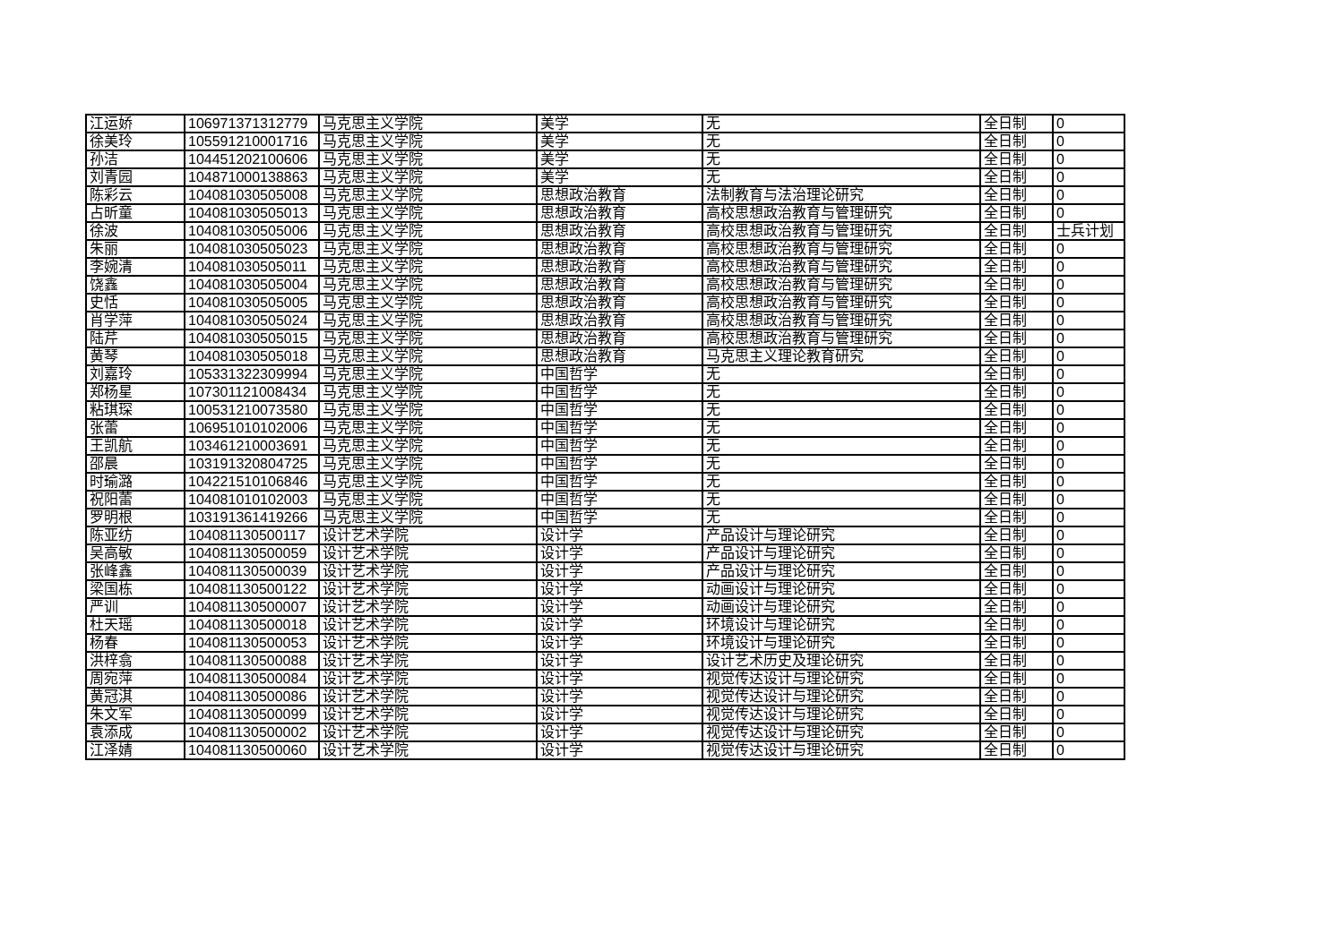| 江运娇 | 106971371312779 | 马克思主义学院 | 美学 | 无 | 全日制 | 0 |
| 徐美玲 | 105591210001716 | 马克思主义学院 | 美学 | 无 | 全日制 | 0 |
| 孙洁 | 104451202100606 | 马克思主义学院 | 美学 | 无 | 全日制 | 0 |
| 刘青园 | 104871000138863 | 马克思主义学院 | 美学 | 无 | 全日制 | 0 |
| 陈彩云 | 104081030505008 | 马克思主义学院 | 思想政治教育 | 法制教育与法治理论研究 | 全日制 | 0 |
| 占昕童 | 104081030505013 | 马克思主义学院 | 思想政治教育 | 高校思想政治教育与管理研究 | 全日制 | 0 |
| 徐波 | 104081030505006 | 马克思主义学院 | 思想政治教育 | 高校思想政治教育与管理研究 | 全日制 | 士兵计划 |
| 朱丽 | 104081030505023 | 马克思主义学院 | 思想政治教育 | 高校思想政治教育与管理研究 | 全日制 | 0 |
| 李婉清 | 104081030505011 | 马克思主义学院 | 思想政治教育 | 高校思想政治教育与管理研究 | 全日制 | 0 |
| 饶鑫 | 104081030505004 | 马克思主义学院 | 思想政治教育 | 高校思想政治教育与管理研究 | 全日制 | 0 |
| 史恬 | 104081030505005 | 马克思主义学院 | 思想政治教育 | 高校思想政治教育与管理研究 | 全日制 | 0 |
| 肖学萍 | 104081030505024 | 马克思主义学院 | 思想政治教育 | 高校思想政治教育与管理研究 | 全日制 | 0 |
| 陆芹 | 104081030505015 | 马克思主义学院 | 思想政治教育 | 高校思想政治教育与管理研究 | 全日制 | 0 |
| 黄琴 | 104081030505018 | 马克思主义学院 | 思想政治教育 | 马克思主义理论教育研究 | 全日制 | 0 |
| 刘嘉玲 | 105331322309994 | 马克思主义学院 | 中国哲学 | 无 | 全日制 | 0 |
| 郑杨星 | 107301121008434 | 马克思主义学院 | 中国哲学 | 无 | 全日制 | 0 |
| 粘琪琛 | 100531210073580 | 马克思主义学院 | 中国哲学 | 无 | 全日制 | 0 |
| 张蕾 | 106951010102006 | 马克思主义学院 | 中国哲学 | 无 | 全日制 | 0 |
| 王凯航 | 103461210003691 | 马克思主义学院 | 中国哲学 | 无 | 全日制 | 0 |
| 邵晨 | 103191320804725 | 马克思主义学院 | 中国哲学 | 无 | 全日制 | 0 |
| 时瑜潞 | 104221510106846 | 马克思主义学院 | 中国哲学 | 无 | 全日制 | 0 |
| 祝阳蕾 | 104081010102003 | 马克思主义学院 | 中国哲学 | 无 | 全日制 | 0 |
| 罗明根 | 103191361419266 | 马克思主义学院 | 中国哲学 | 无 | 全日制 | 0 |
| 陈亚纺 | 104081130500117 | 设计艺术学院 | 设计学 | 产品设计与理论研究 | 全日制 | 0 |
| 吴高敏 | 104081130500059 | 设计艺术学院 | 设计学 | 产品设计与理论研究 | 全日制 | 0 |
| 张峰鑫 | 104081130500039 | 设计艺术学院 | 设计学 | 产品设计与理论研究 | 全日制 | 0 |
| 梁国栋 | 104081130500122 | 设计艺术学院 | 设计学 | 动画设计与理论研究 | 全日制 | 0 |
| 严训 | 104081130500007 | 设计艺术学院 | 设计学 | 动画设计与理论研究 | 全日制 | 0 |
| 杜天瑶 | 104081130500018 | 设计艺术学院 | 设计学 | 环境设计与理论研究 | 全日制 | 0 |
| 杨春 | 104081130500053 | 设计艺术学院 | 设计学 | 环境设计与理论研究 | 全日制 | 0 |
| 洪梓翕 | 104081130500088 | 设计艺术学院 | 设计学 | 设计艺术历史及理论研究 | 全日制 | 0 |
| 周宛萍 | 104081130500084 | 设计艺术学院 | 设计学 | 视觉传达设计与理论研究 | 全日制 | 0 |
| 黄冠淇 | 104081130500086 | 设计艺术学院 | 设计学 | 视觉传达设计与理论研究 | 全日制 | 0 |
| 朱文军 | 104081130500099 | 设计艺术学院 | 设计学 | 视觉传达设计与理论研究 | 全日制 | 0 |
| 袁添成 | 104081130500002 | 设计艺术学院 | 设计学 | 视觉传达设计与理论研究 | 全日制 | 0 |
| 江泽婧 | 104081130500060 | 设计艺术学院 | 设计学 | 视觉传达设计与理论研究 | 全日制 | 0 |